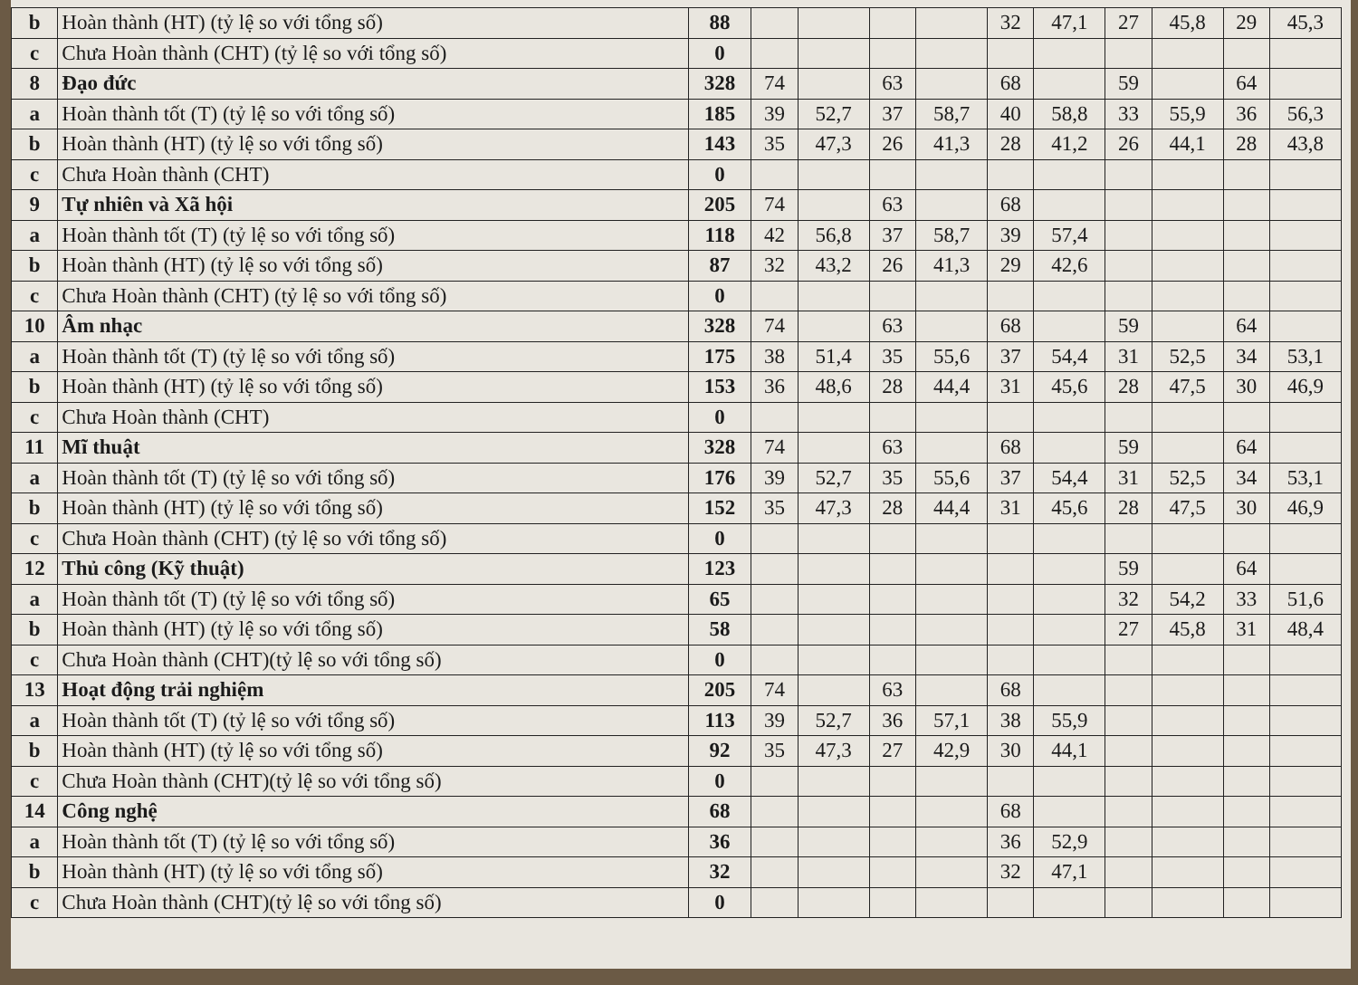| b | Hoàn thành (HT) (tỷ lệ so với tổng số) | 88 | | | | | 32 | 47,1 | 27 | 45,8 | 29 | 45,3 |
| c | Chưa Hoàn thành (CHT) (tỷ lệ so với tổng số) | 0 | | | | | | | | | | |
| 8 | Đạo đức | 328 | 74 | | 63 | | 68 | | 59 | | 64 | |
| a | Hoàn thành tốt (T) (tỷ lệ so với tổng số) | 185 | 39 | 52,7 | 37 | 58,7 | 40 | 58,8 | 33 | 55,9 | 36 | 56,3 |
| b | Hoàn thành (HT) (tỷ lệ so với tổng số) | 143 | 35 | 47,3 | 26 | 41,3 | 28 | 41,2 | 26 | 44,1 | 28 | 43,8 |
| c | Chưa Hoàn thành (CHT) | 0 | | | | | | | | | | |
| 9 | Tự nhiên và Xã hội | 205 | 74 | | 63 | | 68 | | | | | |
| a | Hoàn thành tốt (T) (tỷ lệ so với tổng số) | 118 | 42 | 56,8 | 37 | 58,7 | 39 | 57,4 | | | | |
| b | Hoàn thành (HT) (tỷ lệ so với tổng số) | 87 | 32 | 43,2 | 26 | 41,3 | 29 | 42,6 | | | | |
| c | Chưa Hoàn thành (CHT) (tỷ lệ so với tổng số) | 0 | | | | | | | | | | |
| 10 | Âm nhạc | 328 | 74 | | 63 | | 68 | | 59 | | 64 | |
| a | Hoàn thành tốt (T) (tỷ lệ so với tổng số) | 175 | 38 | 51,4 | 35 | 55,6 | 37 | 54,4 | 31 | 52,5 | 34 | 53,1 |
| b | Hoàn thành (HT) (tỷ lệ so với tổng số) | 153 | 36 | 48,6 | 28 | 44,4 | 31 | 45,6 | 28 | 47,5 | 30 | 46,9 |
| c | Chưa Hoàn thành (CHT) | 0 | | | | | | | | | | |
| 11 | Mĩ thuật | 328 | 74 | | 63 | | 68 | | 59 | | 64 | |
| a | Hoàn thành tốt (T) (tỷ lệ so với tổng số) | 176 | 39 | 52,7 | 35 | 55,6 | 37 | 54,4 | 31 | 52,5 | 34 | 53,1 |
| b | Hoàn thành (HT) (tỷ lệ so với tổng số) | 152 | 35 | 47,3 | 28 | 44,4 | 31 | 45,6 | 28 | 47,5 | 30 | 46,9 |
| c | Chưa Hoàn thành (CHT) (tỷ lệ so với tổng số) | 0 | | | | | | | | | | |
| 12 | Thủ công (Kỹ thuật) | 123 | | | | | | | 59 | | 64 | |
| a | Hoàn thành tốt (T) (tỷ lệ so với tổng số) | 65 | | | | | | | 32 | 54,2 | 33 | 51,6 |
| b | Hoàn thành (HT) (tỷ lệ so với tổng số) | 58 | | | | | | | 27 | 45,8 | 31 | 48,4 |
| c | Chưa Hoàn thành (CHT)(tỷ lệ so với tổng số) | 0 | | | | | | | | | | |
| 13 | Hoạt động trải nghiệm | 205 | 74 | | 63 | | 68 | | | | | |
| a | Hoàn thành tốt (T) (tỷ lệ so với tổng số) | 113 | 39 | 52,7 | 36 | 57,1 | 38 | 55,9 | | | | |
| b | Hoàn thành (HT) (tỷ lệ so với tổng số) | 92 | 35 | 47,3 | 27 | 42,9 | 30 | 44,1 | | | | |
| c | Chưa Hoàn thành (CHT)(tỷ lệ so với tổng số) | 0 | | | | | | | | | | |
| 14 | Công nghệ | 68 | | | | | 68 | | | | | |
| a | Hoàn thành tốt (T) (tỷ lệ so với tổng số) | 36 | | | | | 36 | 52,9 | | | | |
| b | Hoàn thành (HT) (tỷ lệ so với tổng số) | 32 | | | | | 32 | 47,1 | | | | |
| c | Chưa Hoàn thành (CHT)(tỷ lệ so với tổng số) | 0 | | | | | | | | | | |